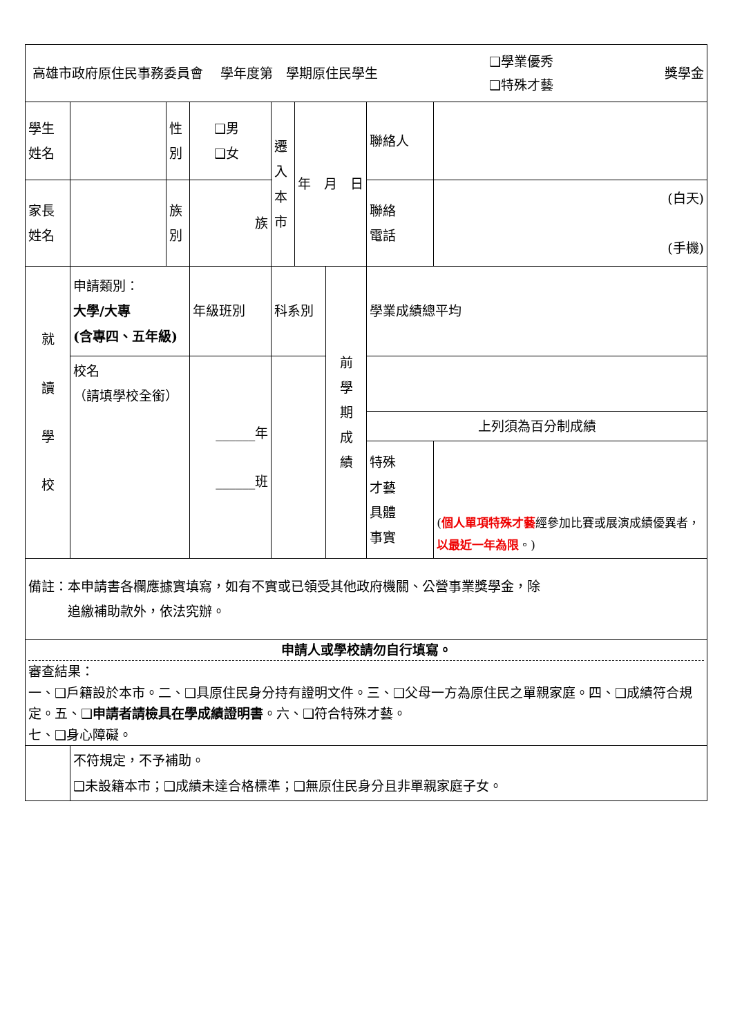| 高雄市政府原住民事務委員會 學年度第 學期原住民學生 ❑學業優秀 ❑特殊才藝 獎學金 | | | | | | | | |
| 學生 姓名 | | 性 別 | ❑男 ❑女 | 遷 入 本 市 | 年 月 日 | | 聯絡人 | |
| 家長 姓名 | | 族 別 | 族 | | | | 聯絡 電話 | (白天) (手機) |
| 就 讀 學 校 | 申請類別： 大學/大專 (含專四、五年級) | | 年級班別 | 科系別 | | 前 學 期 成 績 | 學業成績總平均 | |
| | 校名 （請填學校全銜） | | ______年 ______班 | | | | | |
| | | | | | | | 上列須為百分制成績 | |
| | | | | | | | 特殊 才藝 具體 事實 | ( 個人單項特殊才藝 經參加比賽或展演成績優異者， 以最近一年為限 。) |
| 備註：本申請書各欄應據實填寫，如有不實或已領受其他政府機關、公營事業獎學金，除 追繳補助款外，依法究辦。 | | | | | | | | |
| 申請人或學校請勿自行填寫。 審查結果： 一、❑戶籍設於本市。二、❑具原住民身分持有證明文件。三、❑父母一方為原住民之單親家庭。四、❑成績符合規定。五、❑ 申請者請檢具在學成績證明書 。六、❑符合特殊才藝。 七、❑身心障礙。 | | | | | | | | |
| | 不符規定，不予補助。 ❑未設籍本市；❑成績未達合格標準；❑無原住民身分且非單親家庭子女。 | | | | | | | |